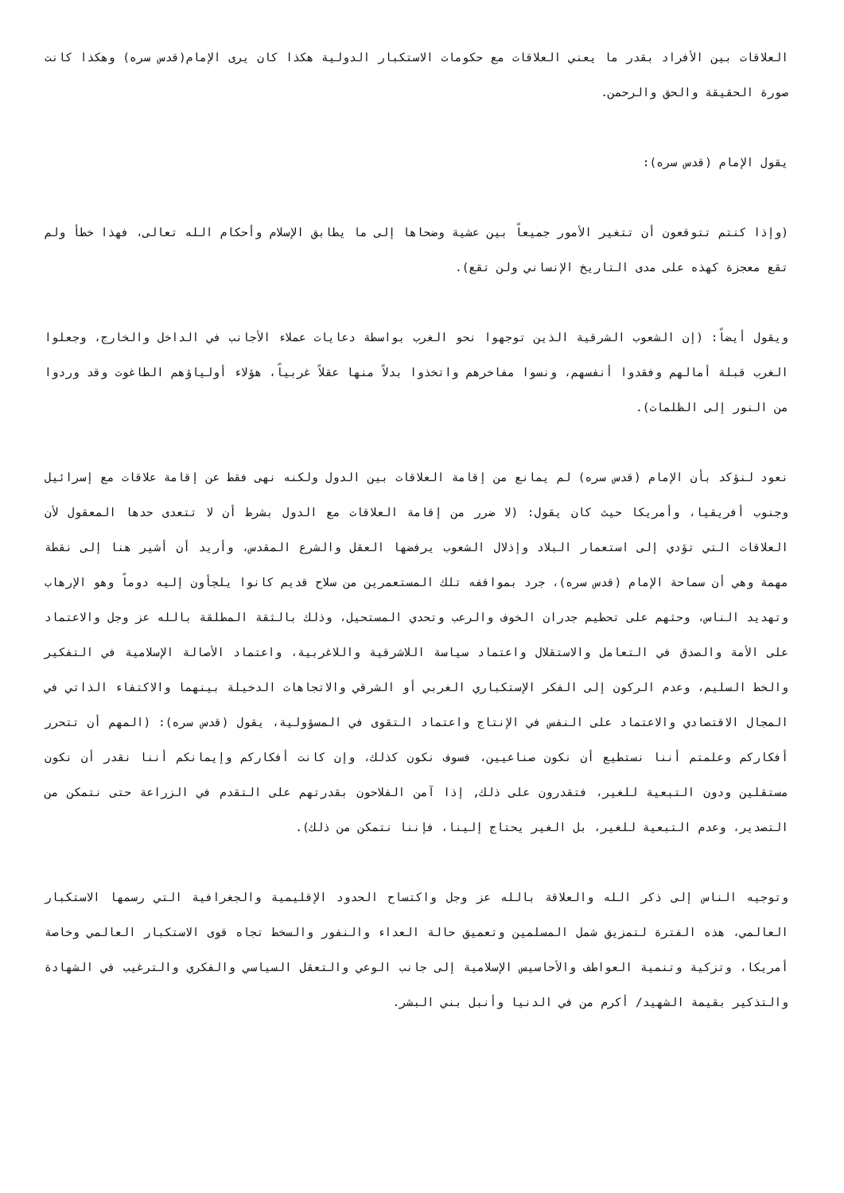العلاقات بين الأفراد بقدر ما يعني العلاقات مع حكومات الاستكبار الدولية هكذا كان يرى الإمام(قدس سره) وهكذا كانت صورة الحقيقة والحق والرحمن.
يقول الإمام (قدس سره):
(وإذا كنتم تتوقعون أن تتغير الأمور جميعاً بين عشية وضحاها إلى ما يطابق الإسلام وأحكام الله تعالى، فهذا خطأ ولم تقع معجزة كهذه على مدى التاريخ الإنساني ولن تقع).
ويقول أيضاً: (إن الشعوب الشرقية الذين توجهوا نحو الغرب بواسطة دعايات عملاء الأجانب في الداخل والخارج، وجعلوا الغرب قبلة أمالهم وفقدوا أنفسهم، ونسوا مفاخرهم واتخذوا بدلاً منها عقلاً غربياً، هؤلاء أولياؤهم الطاغوت وقد وردوا من النور إلى الظلمات).
نعود لنؤكد بأن الإمام (قدس سره) لم يمانع من إقامة العلاقات بين الدول ولكنه نهى فقط عن إقامة علاقات مع إسرائيل وجنوب أفريقيا، وأمريكا حيث كان يقول: (لا ضرر من إقامة العلاقات مع الدول بشرط أن لا تتعدى حدها المعقول لأن العلاقات التي تؤدي إلى استعمار البلاد وإذلال الشعوب يرفضها العقل والشرع المقدس، وأريد أن أشير هنا إلى نقطة مهمة وهي أن سماحة الإمام (قدس سره)، جرد بمواقفه تلك المستعمرين من سلاح قديم كانوا يلجأون إليه دوماً وهو الإرهاب وتهديد الناس، وحثهم على تحطيم جدران الخوف والرعب وتحدي المستحيل، وذلك بالثقة المطلقة بالله عز وجل والاعتماد على الأمة والصدق في التعامل والاستقلال واعتماد سياسة اللاشرقية واللاغربية، واعتماد الأصالة الإسلامية في التفكير والخط السليم، وعدم الركون إلى الفكر الإستكباري الغربي أو الشرقي والاتجاهات الدخيلة بينهما والاكتفاء الذاتي في المجال الاقتصادي والاعتماد على النفس في الإنتاج واعتماد التقوى في المسؤولية، يقول (قدس سره): (المهم أن تتحرر أفكاركم وعلمتم أننا نستطيع أن نكون صناعيين، فسوف نكون كذلك، وإن كانت أفكاركم وإيمانكم أننا نقدر أن نكون مستقلين ودون التبعية للغير، فتقدرون على ذلك, إذا آمن الفلاحون بقدرتهم على التقدم في الزراعة حتى نتمكن من التصدير، وعدم التبعية للغير، بل الغير يحتاج إلينا، فإننا نتمكن من ذلك).
وتوجيه الناس إلى ذكر الله والعلاقة بالله عز وجل واكتساح الحدود الإقليمية والجغرافية التي رسمها الاستكبار العالمي، هذه الفترة لتمزيق شمل المسلمين وتعميق حالة العداء والنفور والسخط تجاه قوى الاستكبار العالمي وخاصة أمريكا، وتزكية وتنمية العواطف والأحاسيس الإسلامية إلى جانب الوعي والتعقل السياسي والفكري والترغيب في الشهادة والتذكير بقيمة الشهيد/ أكرم من في الدنيا وأنبل بني البشر.